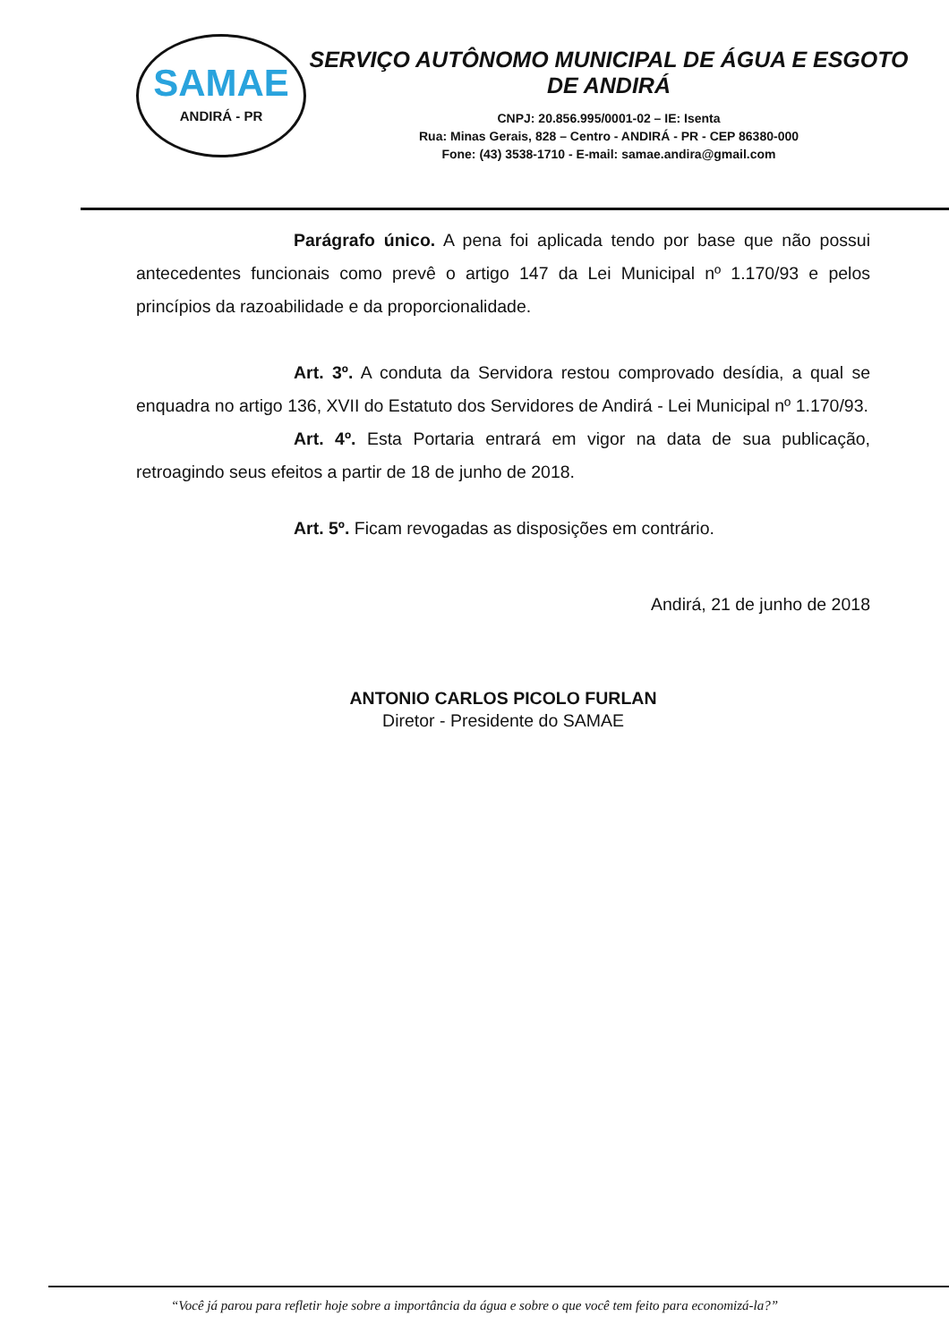SAMAE
ANDIRÁ - PR
SERVIÇO AUTÔNOMO MUNICIPAL DE ÁGUA E ESGOTO DE ANDIRÁ
CNPJ: 20.856.995/0001-02 – IE: Isenta
Rua: Minas Gerais, 828 – Centro - ANDIRÁ - PR - CEP 86380-000
Fone: (43) 3538-1710 - E-mail: samae.andira@gmail.com
Parágrafo único. A pena foi aplicada tendo por base que não possui antecedentes funcionais como prevê o artigo 147 da Lei Municipal nº 1.170/93 e pelos princípios da razoabilidade e da proporcionalidade.
Art. 3º. A conduta da Servidora restou comprovado desídia, a qual se enquadra no artigo 136, XVII do Estatuto dos Servidores de Andirá - Lei Municipal nº 1.170/93.
Art. 4º. Esta Portaria entrará em vigor na data de sua publicação, retroagindo seus efeitos a partir de 18 de junho de 2018.
Art. 5º. Ficam revogadas as disposições em contrário.
Andirá, 21 de junho de 2018
ANTONIO CARLOS PICOLO FURLAN
Diretor - Presidente do SAMAE
“Você já parou para refletir hoje sobre a importância da água e sobre o que você tem feito para economizá-la?”